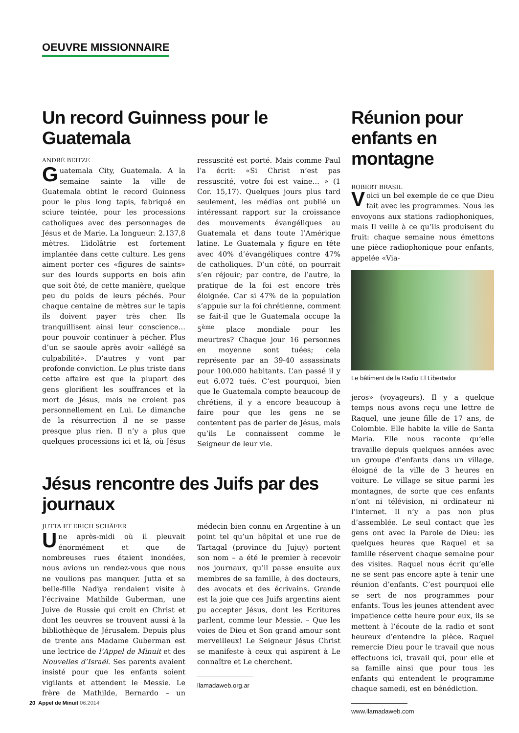OEUVRE MISSIONNAIRE
Un record Guinness pour le Guatemala
ANDRÉ BEITZE
Guatemala City, Guatemala. A la semaine sainte la ville de Guatemala obtint le record Guinness pour le plus long tapis, fabriqué en sciure teintée, pour les processions catholiques avec des personnages de Jésus et de Marie. La longueur: 2.137,8 mètres. L’idolâtrie est fortement implantée dans cette culture. Les gens aiment porter ces «figures de saints» sur des lourds supports en bois afin que soit ôté, de cette manière, quelque peu du poids de leurs péchés. Pour chaque centaine de mètres sur le tapis ils doivent payer très cher. Ils tranquillisent ainsi leur conscience… pour pouvoir continuer à pécher. Plus d’un se saoule après avoir «allégé sa culpabilité». D’autres y vont par profonde conviction. Le plus triste dans cette affaire est que la plupart des gens glorifient les souffrances et la mort de Jésus, mais ne croient pas personnellement en Lui. Le dimanche de la résurrection il ne se passe presque plus rien. Il n’y a plus que quelques processions ici et là, où Jésus ressuscité est porté. Mais comme Paul l’a écrit: «Si Christ n’est pas ressuscité, votre foi est vaine… » (1 Cor. 15,17). Quelques jours plus tard seulement, les médias ont publié un intéressant rapport sur la croissance des mouvements évangéliques au Guatemala et dans toute l’Amérique latine. Le Guatemala y figure en tête avec 40% d’évangéliques contre 47% de catholiques. D’un côté, on pourrait s’en réjouir; par contre, de l’autre, la pratique de la foi est encore très éloignée. Car si 47% de la population s’appuie sur la foi chrétienne, comment se fait-il que le Guatemala occupe la 5<sup>ème</sup> place mondiale pour les meurtres? Chaque jour 16 personnes en moyenne sont tuées; cela représente par an 39-40 assassinats pour 100.000 habitants. L’an passé il y eut 6.072 tués. C’est pourquoi, bien que le Guatemala compte beaucoup de chrétiens, il y a encore beaucoup à faire pour que les gens ne se contentent pas de parler de Jésus, mais qu’ils Le connaissent comme le Seigneur de leur vie.
Jésus rencontre des Juifs par des journaux
JUTTA ET ERICH SCHÄFER
Une après-midi où il pleuvait énormément et que de nombreuses rues étaient inondées, nous avions un rendez-vous que nous ne voulions pas manquer. Jutta et sa belle-fille Nadiya rendaient visite à l’écrivaine Mathilde Guberman, une Juive de Russie qui croit en Christ et dont les oeuvres se trouvent aussi à la bibliothèque de Jérusalem. Depuis plus de trente ans Madame Guberman est une lectrice de l’Appel de Minuit et des Nouvelles d’Israël. Ses parents avaient insisté pour que les enfants soient vigilants et attendent le Messie. Le frère de Mathilde, Bernardo – un médecin bien connu en Argentine à un point tel qu’un hôpital et une rue de Tartagal (province du Jujuy) portent son nom – a été le premier à recevoir nos journaux, qu’il passe ensuite aux membres de sa famille, à des docteurs, des avocats et des écrivains. Grande est la joie que ces Juifs argentins aient pu accepter Jésus, dont les Ecritures parlent, comme leur Messie. – Que les voies de Dieu et Son grand amour sont merveilleux! Le Seigneur Jésus Christ se manifeste à ceux qui aspirent à Le connaître et Le cherchent.
llamadaweb.org.ar
Réunion pour enfants en montagne
ROBERT BRASIL
Voici un bel exemple de ce que Dieu fait avec les programmes. Nous les envoyons aux stations radiophoniques, mais Il veille à ce qu’ils produisent du fruit: chaque semaine nous émettons une pièce radiophonique pour enfants, appelée «Via-
Le bâtiment de la Radio El Libertador
jeros» (voyageurs). Il y a quelque temps nous avons reçu une lettre de Raquel, une jeune fille de 17 ans, de Colombie. Elle habite la ville de Santa Maria. Elle nous raconte qu’elle travaille depuis quelques années avec un groupe d’enfants dans un village, éloigné de la ville de 3 heures en voiture. Le village se situe parmi les montagnes, de sorte que ces enfants n’ont ni télévision, ni ordinateur ni l’internet. Il n’y a pas non plus d’assemblée. Le seul contact que les gens ont avec la Parole de Dieu: les quelques heures que Raquel et sa famille réservent chaque semaine pour des visites. Raquel nous écrit qu’elle ne se sent pas encore apte à tenir une réunion d’enfants. C’est pourquoi elle se sert de nos programmes pour enfants. Tous les jeunes attendent avec impatience cette heure pour eux, ils se mettent à l’écoute de la radio et sont heureux d’entendre la pièce. Raquel remercie Dieu pour le travail que nous effectuons ici, travail qui, pour elle et sa famille ainsi que pour tous les enfants qui entendent le programme chaque samedi, est en bénédiction.
www.llamadaweb.com
20 Appel de Minuit 06.2014